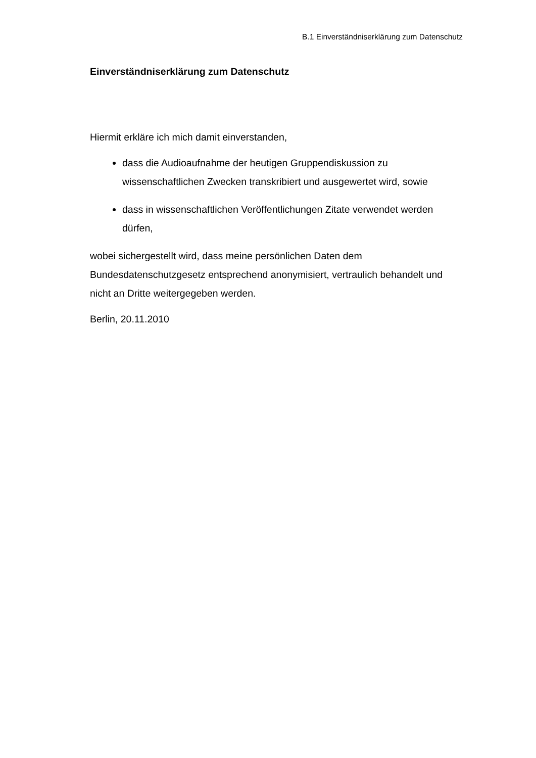B.1 Einverständniserklärung zum Datenschutz
Einverständniserklärung zum Datenschutz
Hiermit erkläre ich mich damit einverstanden,
dass die Audioaufnahme der heutigen Gruppendiskussion zu wissenschaftlichen Zwecken transkribiert und ausgewertet wird, sowie
dass in wissenschaftlichen Veröffentlichungen Zitate verwendet werden dürfen,
wobei sichergestellt wird, dass meine persönlichen Daten dem Bundesdatenschutzgesetz entsprechend anonymisiert, vertraulich behandelt und nicht an Dritte weitergegeben werden.
Berlin, 20.11.2010